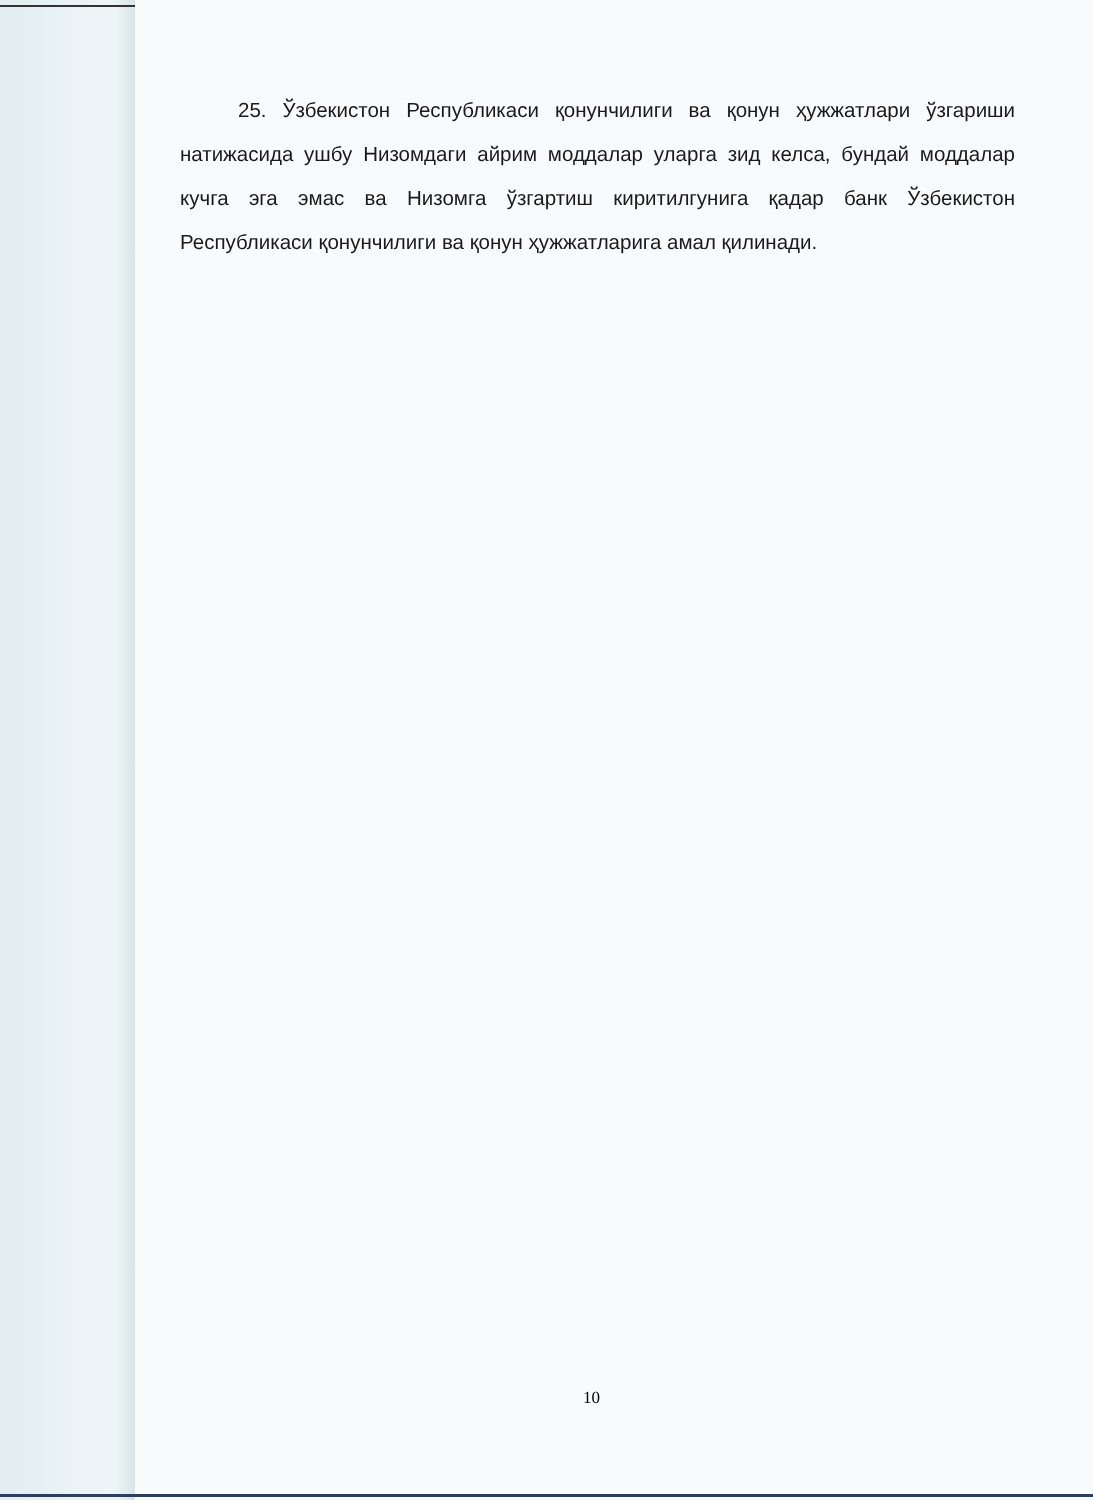25. Ўзбекистон Республикаси қонунчилиги ва қонун ҳужжатлари ўзгариши натижасида ушбу Низомдаги айрим моддалар уларга зид келса, бундай моддалар кучга эга эмас ва Низомга ўзгартиш киритилгунига қадар банк Ўзбекистон Республикаси қонунчилиги ва қонун ҳужжатларига амал қилинади.
10